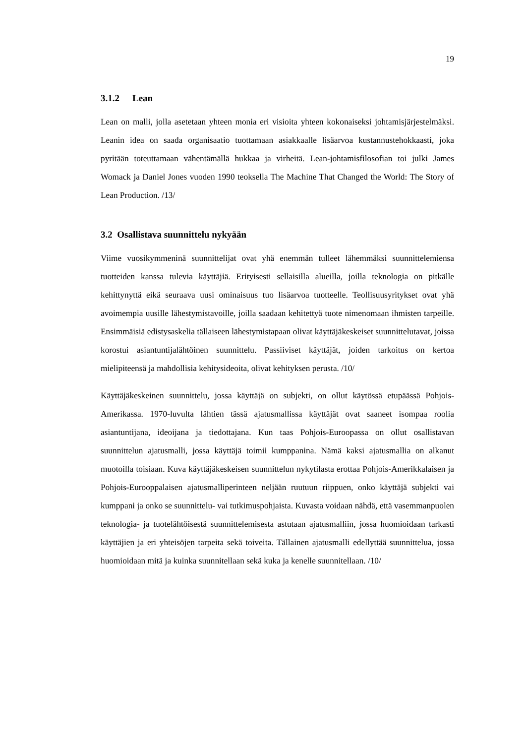19
3.1.2 Lean
Lean on malli, jolla asetetaan yhteen monia eri visioita yhteen kokonaiseksi johtamisjärjestelmäksi. Leanin idea on saada organisaatio tuottamaan asiakkaalle lisäarvoa kustannustehokkaasti, joka pyritään toteuttamaan vähentämällä hukkaa ja virheitä. Lean-johtamisfilosofian toi julki James Womack ja Daniel Jones vuoden 1990 teoksella The Machine That Changed the World: The Story of Lean Production. /13/
3.2 Osallistava suunnittelu nykyään
Viime vuosikymmeninä suunnittelijat ovat yhä enemmän tulleet lähemmäksi suunnittelemiensa tuotteiden kanssa tulevia käyttäjiä. Erityisesti sellaisilla alueilla, joilla teknologia on pitkälle kehittynyttä eikä seuraava uusi ominaisuus tuo lisäarvoa tuotteelle. Teollisuusyritykset ovat yhä avoimempia uusille lähestymistavoille, joilla saadaan kehitettyä tuote nimenomaan ihmisten tarpeille. Ensimmäisiä edistysaskelia tällaiseen lähestymistapaan olivat käyttäjäkeskeiset suunnittelutavat, joissa korostui asiantuntijalähtöinen suunnittelu. Passiiviset käyttäjät, joiden tarkoitus on kertoa mielipiteensä ja mahdollisia kehitysideoita, olivat kehityksen perusta. /10/
Käyttäjäkeskeinen suunnittelu, jossa käyttäjä on subjekti, on ollut käytössä etupäässä Pohjois-Amerikassa. 1970-luvulta lähtien tässä ajatusmallissa käyttäjät ovat saaneet isompaa roolia asiantuntijana, ideoijana ja tiedottajana. Kun taas Pohjois-Euroopassa on ollut osallistavan suunnittelun ajatusmalli, jossa käyttäjä toimii kumppanina. Nämä kaksi ajatusmallia on alkanut muotoilla toisiaan. Kuva käyttäjäkeskeisen suunnittelun nykytilasta erottaa Pohjois-Amerikkalaisen ja Pohjois-Eurooppalaisen ajatusmalliperinteen neljään ruutuun riippuen, onko käyttäjä subjekti vai kumppani ja onko se suunnittelu- vai tutkimuspohjaista. Kuvasta voidaan nähdä, että vasemmanpuolen teknologia- ja tuotelähtöisestä suunnittelemisesta astutaan ajatusmalliin, jossa huomioidaan tarkasti käyttäjien ja eri yhteisöjen tarpeita sekä toiveita. Tällainen ajatusmalli edellyttää suunnittelua, jossa huomioidaan mitä ja kuinka suunnitellaan sekä kuka ja kenelle suunnitellaan. /10/